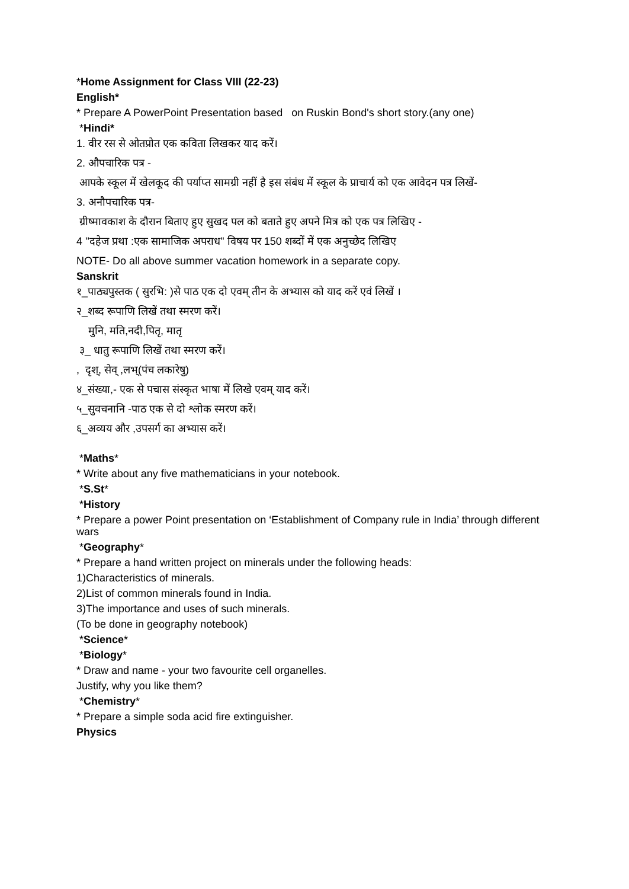*Home Assignment for Class VIII (22-23)
English*
* Prepare A PowerPoint Presentation based on Ruskin Bond's short story.(any one)
*Hindi*
1. वीर रस से ओतप्रोत एक कविता लिखकर याद करें।
2. औपचारिक पत्र -
आपके स्कूल में खेलकूद की पर्याप्त सामग्री नहीं है इस संबंध में स्कूल के प्राचार्य को एक आवेदन पत्र लिखें-
3. अनौपचारिक पत्र-
ग्रीष्मावकाश के दौरान बिताए हुए सुखद पल को बताते हुए अपने मित्र को एक पत्र लिखिए -
4 ''दहेज प्रथा :एक सामाजिक अपराध'' विषय पर 150 शब्दों में एक अनुच्छेद लिखिए
NOTE- Do all above summer vacation homework in a separate copy.
Sanskrit
१_पाठ्यपुस्तक ( सुरभि: )से पाठ एक दो एवम् तीन के अभ्यास को याद करें एवं लिखें ।
२_शब्द रूपाणि लिखें तथा स्मरण करें।
मुनि, मति,नदी,पितृ, मातृ
३_ धातु रूपाणि लिखें तथा स्मरण करें।
, दृश्, सेव् ,लभ्(पंच लकारेषु)
४_संख्या,- एक से पचास संस्कृत भाषा में लिखे एवम् याद करें।
५_सुवचनानि -पाठ एक से दो श्लोक स्मरण करें।
६_अव्यय और ,उपसर्ग का अभ्यास करें।
*Maths*
* Write about any five mathematicians in your notebook.
*S.St*
*History
* Prepare a power Point presentation on ‘Establishment of Company rule in India’ through different wars
*Geography*
* Prepare a hand written project on minerals under the following heads:
1)Characteristics of minerals.
2)List of common minerals found in India.
3)The importance and uses of such minerals.
(To be done in geography notebook)
*Science*
*Biology*
* Draw and name - your two favourite cell organelles.
Justify, why you like them?
*Chemistry*
* Prepare a simple soda acid fire extinguisher.
Physics